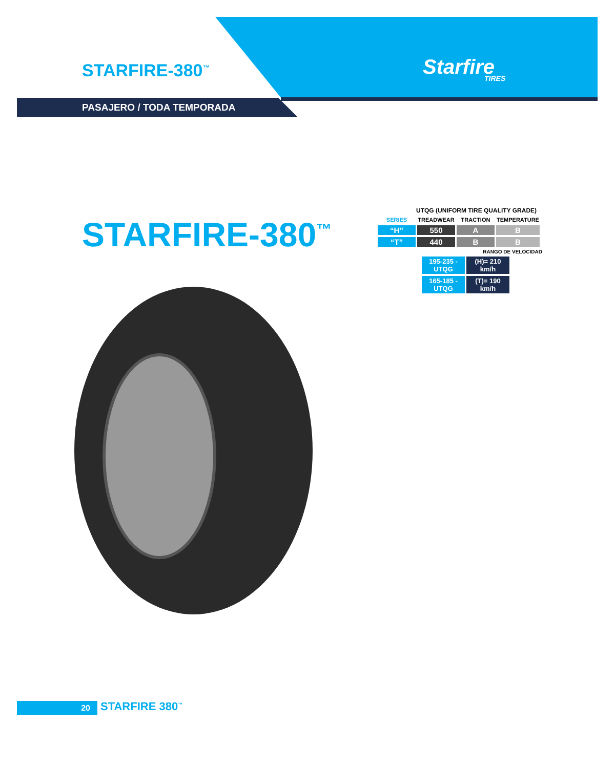STARFIRE-380<sup>™</sup> Starfire
TIRES
PASAJERO / TODA TEMPORADA
STARFIRE-380<sup>™</sup>
UTQG (UNIFORM TIRE QUALITY GRADE)
| SERIES | TREADWEAR | TRACTION | TEMPERATURE |
| --- | --- | --- | --- |
| “H” | 550 | A | B |
| “T” | 440 | B | B |
RANGO DE VELOCIDAD
| 195-235 - UTQG | (H)= 210 km/h |
| 165-185 - UTQG | (T)= 190 km/h |
20 STARFIRE 380<sup>™</sup>